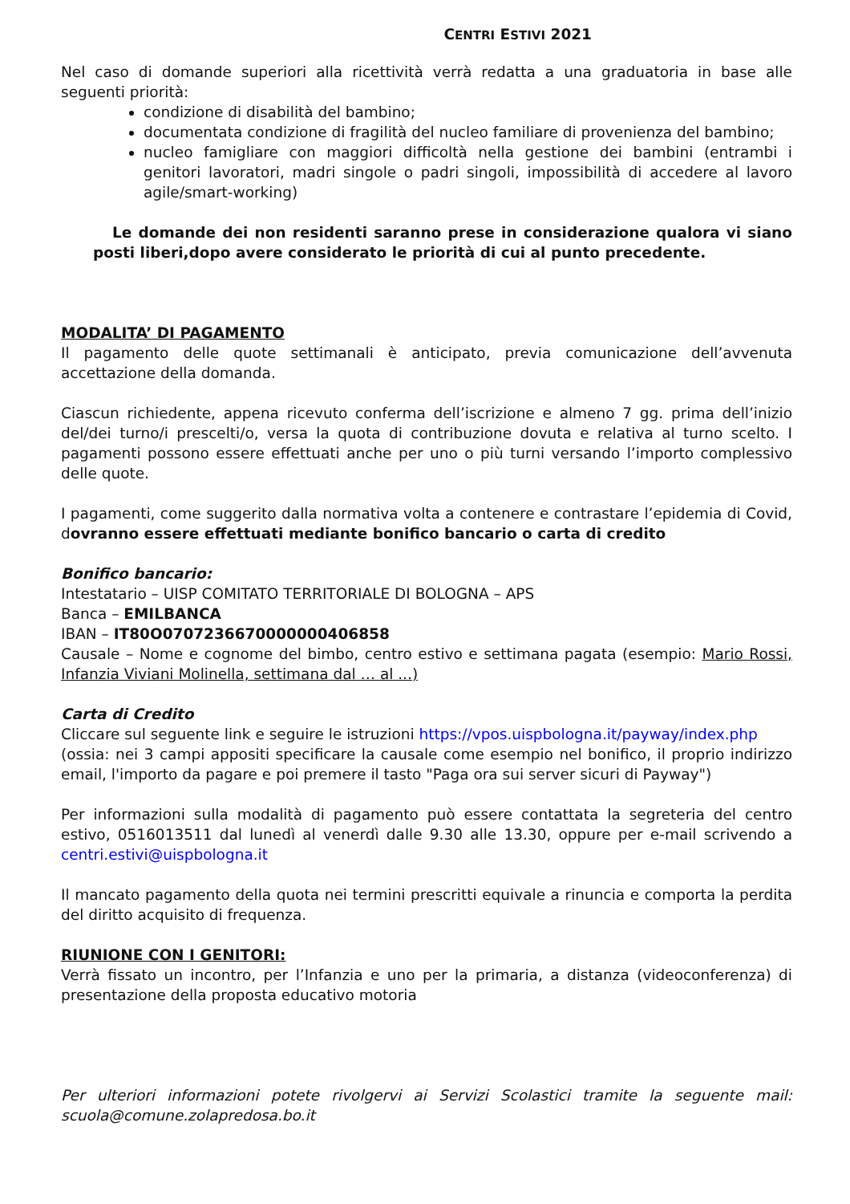CENTRI ESTIVI 2021
Nel caso di domande superiori alla ricettività verrà redatta a una graduatoria in base alle seguenti priorità:
condizione di disabilità del bambino;
documentata condizione di fragilità del nucleo familiare di provenienza del bambino;
nucleo famigliare con maggiori difficoltà nella gestione dei bambini (entrambi i genitori lavoratori, madri singole o padri singoli, impossibilità di accedere al lavoro agile/smart-working)
Le domande dei non residenti saranno prese in considerazione qualora vi siano posti liberi,dopo avere considerato le priorità di cui al punto precedente.
MODALITA’ DI PAGAMENTO
Il pagamento delle quote settimanali è anticipato, previa comunicazione dell’avvenuta accettazione della domanda.
Ciascun richiedente, appena ricevuto conferma dell’iscrizione e almeno 7 gg. prima dell’inizio del/dei turno/i prescelti/o, versa la quota di contribuzione dovuta e relativa al turno scelto. I pagamenti possono essere effettuati anche per uno o più turni versando l’importo complessivo delle quote.
I pagamenti, come suggerito dalla normativa volta a contenere e contrastare l’epidemia di Covid, dovranno essere effettuati mediante bonifico bancario o carta di credito
Bonifico bancario:
Intestatario – UISP COMITATO TERRITORIALE DI BOLOGNA – APS
Banca – EMILBANCA
IBAN – IT80O0707236670000000406858
Causale – Nome e cognome del bimbo, centro estivo e settimana pagata (esempio: Mario Rossi, Infanzia Viviani Molinella, settimana dal … al ...)
Carta di Credito
Cliccare sul seguente link e seguire le istruzioni https://vpos.uispbologna.it/payway/index.php
(ossia: nei 3 campi appositi specificare la causale come esempio nel bonifico, il proprio indirizzo email, l'importo da pagare e poi premere il tasto "Paga ora sui server sicuri di Payway")
Per informazioni sulla modalità di pagamento può essere contattata la segreteria del centro estivo, 0516013511 dal lunedì al venerdì dalle 9.30 alle 13.30, oppure per e-mail scrivendo a centri.estivi@uispbologna.it
Il mancato pagamento della quota nei termini prescritti equivale a rinuncia e comporta la perdita del diritto acquisito di frequenza.
RIUNIONE CON I GENITORI:
Verrà fissato un incontro, per l’Infanzia e uno per la primaria, a distanza (videoconferenza) di presentazione della proposta educativo motoria
Per ulteriori informazioni potete rivolgervi ai Servizi Scolastici tramite la seguente mail: scuola@comune.zolapredosa.bo.it